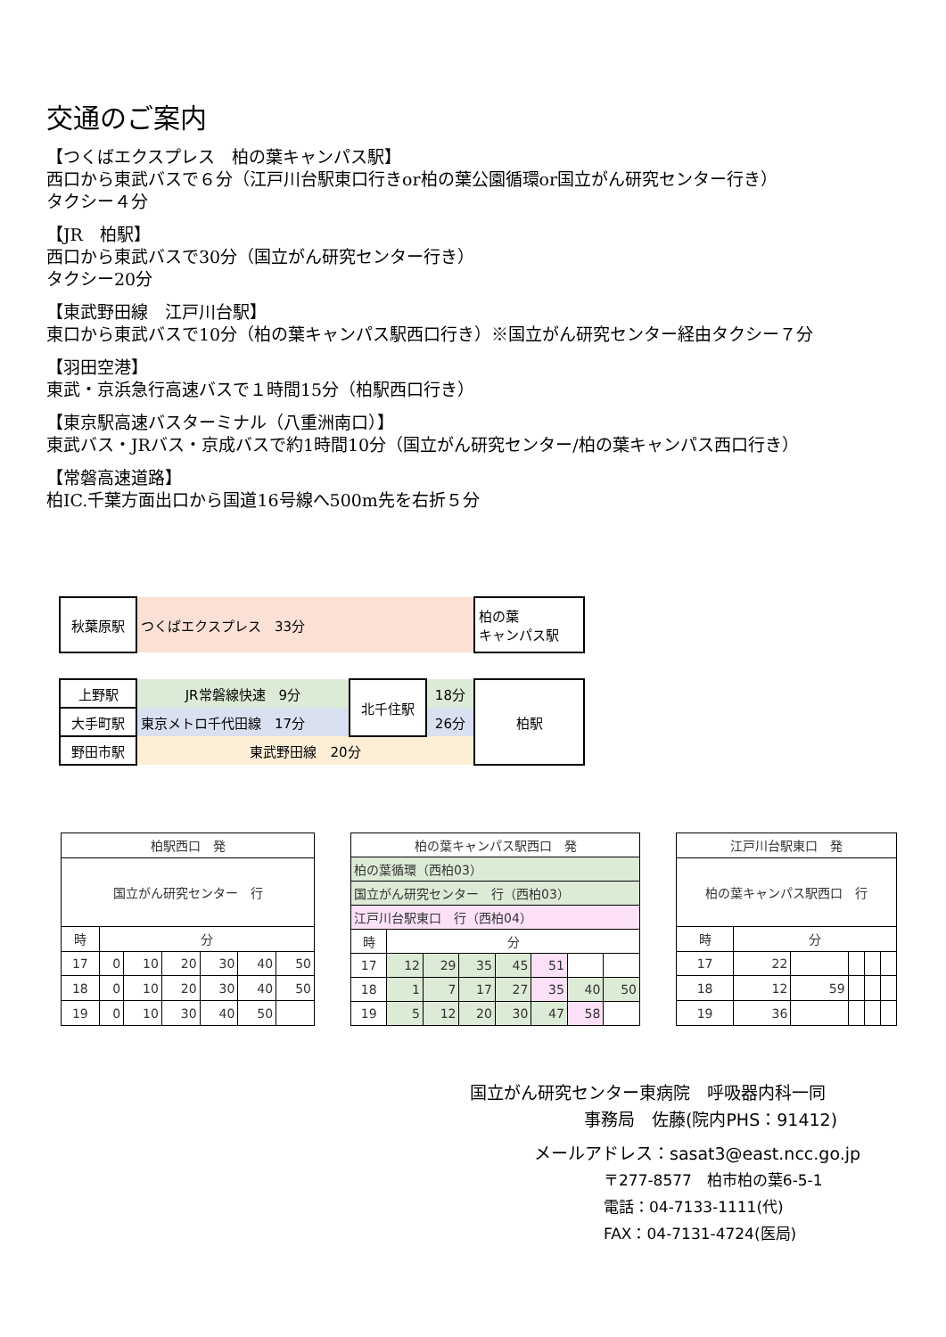交通のご案内
【つくばエクスプレス　柏の葉キャンパス駅】
西口から東武バスで６分（江戸川台駅東口行きor柏の葉公園循環or国立がん研究センター行き）
タクシー４分
【JR　柏駅】
西口から東武バスで30分（国立がん研究センター行き）
タクシー20分
【東武野田線　江戸川台駅】
東口から東武バスで10分（柏の葉キャンパス駅西口行き）※国立がん研究センター経由タクシー７分
【羽田空港】
東武・京浜急行高速バスで１時間15分（柏駅西口行き）
【東京駅高速バスターミナル（八重洲南口）】
東武バス・JRバス・京成バスで約1時間10分（国立がん研究センター/柏の葉キャンパス西口行き）
【常磐高速道路】
柏IC.千葉方面出口から国道16号線へ500m先を右折５分
| 秋葉原駅 | つくばエクスプレス 33分 | | | 柏の葉 キャンパス駅 |
| 上野駅 | JR常磐線快速 9分 | 北千住駅 | 18分 | 柏駅 |
| 大手町駅 | 東京メトロ千代田線 17分 | | 26分 | |
| 野田市駅 | 東武野田線 20分 | | | |
| 柏駅西口 発 | | | | | | |
| 国立がん研究センター 行 | | | | | | |
| 時 | 分 | | | | | |
| 17 | 0 | 10 | 20 | 30 | 40 | 50 |
| 18 | 0 | 10 | 20 | 30 | 40 | 50 |
| 19 | 0 | 10 | 30 | 40 | 50 | |
| 柏の葉キャンパス駅西口 発 | | | | | | | |
| 柏の葉循環（西柏03） | | | | | | | |
| 国立がん研究センター 行（西柏03） | | | | | | | |
| 江戸川台駅東口 行（西柏04） | | | | | | | |
| 時 | 分 | | | | | | |
| 17 | 12 | 29 | 35 | 45 | 51 | | |
| 18 | 1 | 7 | 17 | 27 | 35 | 40 | 50 |
| 19 | 5 | 12 | 20 | 30 | 47 | 58 | |
| 江戸川台駅東口 発 | | | | | |
| 柏の葉キャンパス駅西口 行 | | | | | |
| 時 | 分 | | | | |
| 17 | 22 | | | | |
| 18 | 12 | 59 | | | |
| 19 | 36 | | | | |
国立がん研究センター東病院　呼吸器内科一同
事務局　佐藤(院内PHS：91412)
メールアドレス：sasat3@east.ncc.go.jp
〒277-8577　柏市柏の葉6-5-1
電話：04-7133-1111(代)
FAX：04-7131-4724(医局)